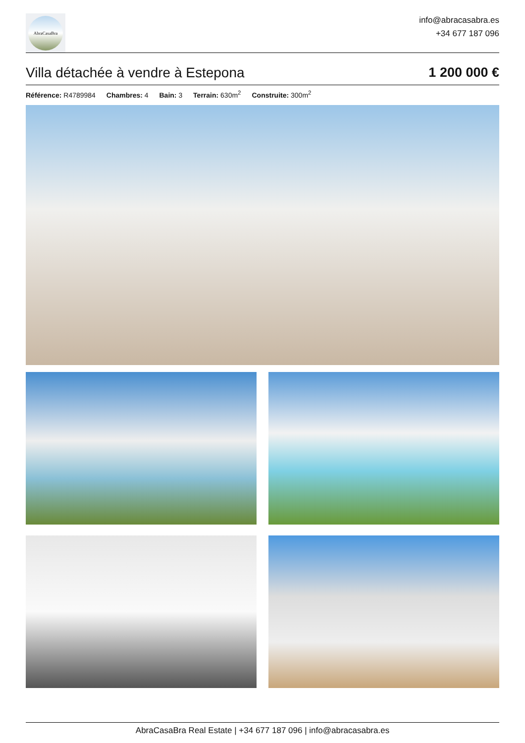AbraCasaBra
info@abracasabra.es
+34 677 187 096
Villa détachée à vendre à Estepona
1 200 000 €
Référence: R4789984 Chambres: 4 Bain: 3 Terrain: 630m<sup>2</sup> Construite: 300m<sup>2</sup>
AbraCasaBra Real Estate | +34 677 187 096 | info@abracasabra.es